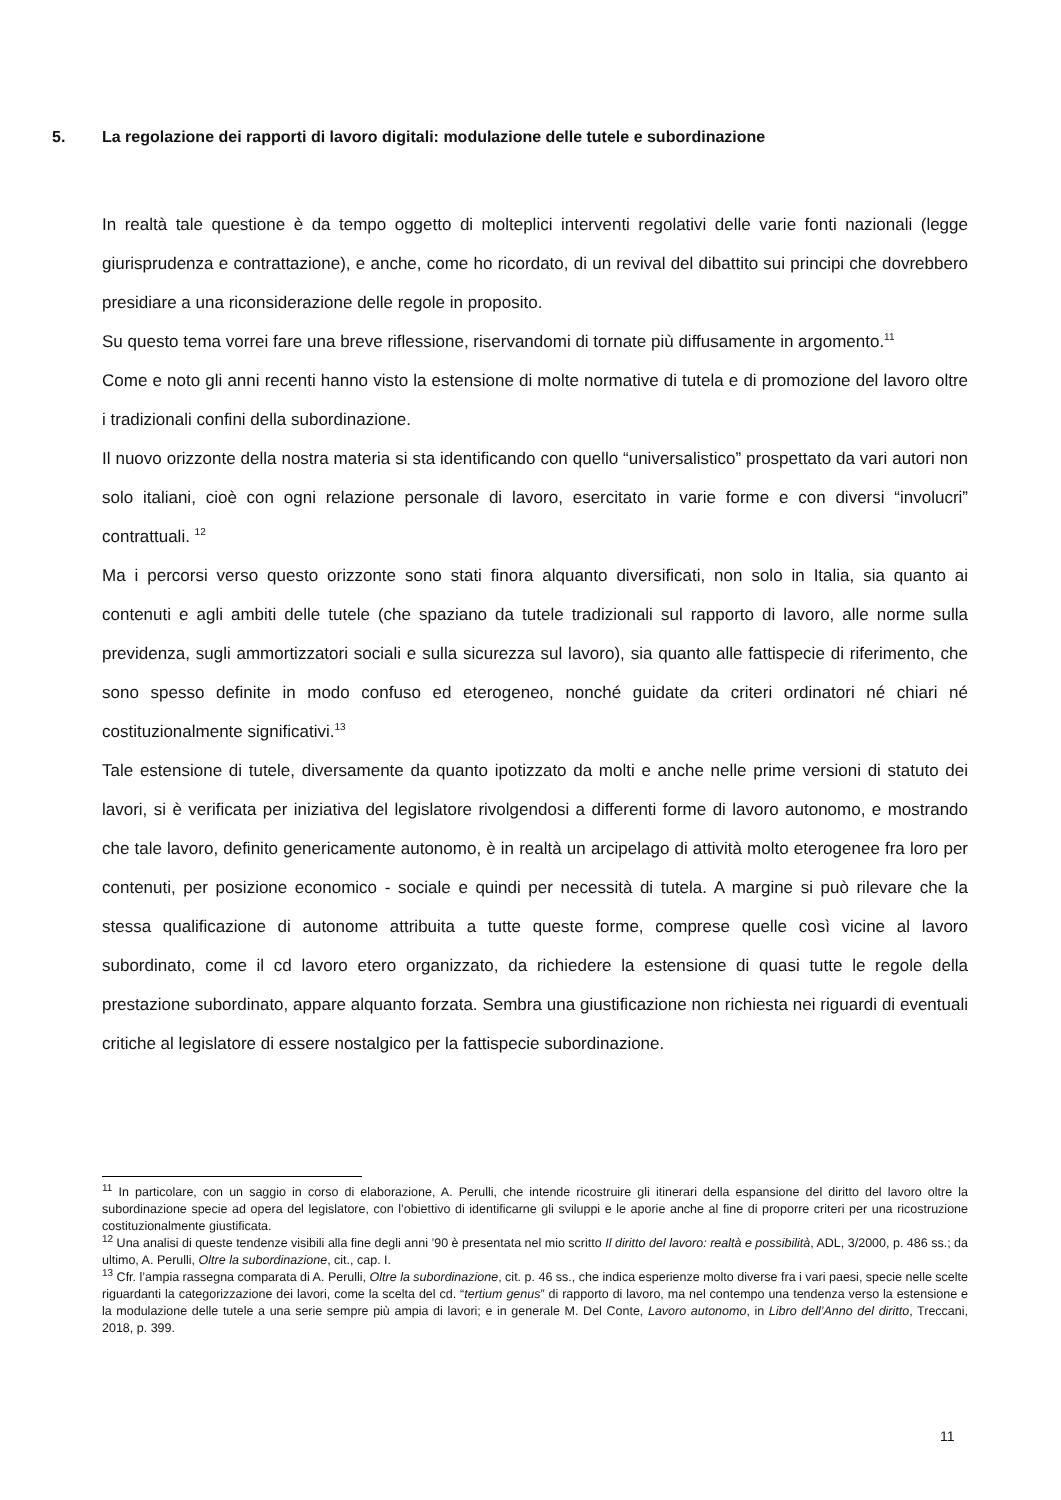5. La regolazione dei rapporti di lavoro digitali: modulazione delle tutele e subordinazione
In realtà tale questione è da tempo oggetto di molteplici interventi regolativi delle varie fonti nazionali (legge giurisprudenza e contrattazione), e anche, come ho ricordato, di un revival del dibattito sui principi che dovrebbero presidiare a una riconsiderazione delle regole in proposito.
Su questo tema vorrei fare una breve riflessione, riservandomi di tornate più diffusamente in argomento.<sup>11</sup>
Come e noto gli anni recenti hanno visto la estensione di molte normative di tutela e di promozione del lavoro oltre i tradizionali confini della subordinazione.
Il nuovo orizzonte della nostra materia si sta identificando con quello “universalistico” prospettato da vari autori non solo italiani, cioè con ogni relazione personale di lavoro, esercitato in varie forme e con diversi “involucri” contrattuali. <sup>12</sup>
Ma i percorsi verso questo orizzonte sono stati finora alquanto diversificati, non solo in Italia, sia quanto ai contenuti e agli ambiti delle tutele (che spaziano da tutele tradizionali sul rapporto di lavoro, alle norme sulla previdenza, sugli ammortizzatori sociali e sulla sicurezza sul lavoro), sia quanto alle fattispecie di riferimento, che sono spesso definite in modo confuso ed eterogeneo, nonché guidate da criteri ordinatori né chiari né costituzionalmente significativi.<sup>13</sup>
Tale estensione di tutele, diversamente da quanto ipotizzato da molti e anche nelle prime versioni di statuto dei lavori, si è verificata per iniziativa del legislatore rivolgendosi a differenti forme di lavoro autonomo, e mostrando che tale lavoro, definito genericamente autonomo, è in realtà un arcipelago di attività molto eterogenee fra loro per contenuti, per posizione economico - sociale e quindi per necessità di tutela. A margine si può rilevare che la stessa qualificazione di autonome attribuita a tutte queste forme, comprese quelle così vicine al lavoro subordinato, come il cd lavoro etero organizzato, da richiedere la estensione di quasi tutte le regole della prestazione subordinato, appare alquanto forzata. Sembra una giustificazione non richiesta nei riguardi di eventuali critiche al legislatore di essere nostalgico per la fattispecie subordinazione.
<sup>11</sup> In particolare, con un saggio in corso di elaborazione, A. Perulli, che intende ricostruire gli itinerari della espansione del diritto del lavoro oltre la subordinazione specie ad opera del legislatore, con l’obiettivo di identificarne gli sviluppi e le aporie anche al fine di proporre criteri per una ricostruzione costituzionalmente giustificata.
<sup>12</sup> Una analisi di queste tendenze visibili alla fine degli anni ’90 è presentata nel mio scritto Il diritto del lavoro: realtà e possibilità, ADL, 3/2000, p. 486 ss.; da ultimo, A. Perulli, Oltre la subordinazione, cit., cap. I.
<sup>13</sup> Cfr. l’ampia rassegna comparata di A. Perulli, Oltre la subordinazione, cit. p. 46 ss., che indica esperienze molto diverse fra i vari paesi, specie nelle scelte riguardanti la categorizzazione dei lavori, come la scelta del cd. “tertium genus” di rapporto di lavoro, ma nel contempo una tendenza verso la estensione e la modulazione delle tutele a una serie sempre più ampia di lavori; e in generale M. Del Conte, Lavoro autonomo, in Libro dell’Anno del diritto, Treccani, 2018, p. 399.
11